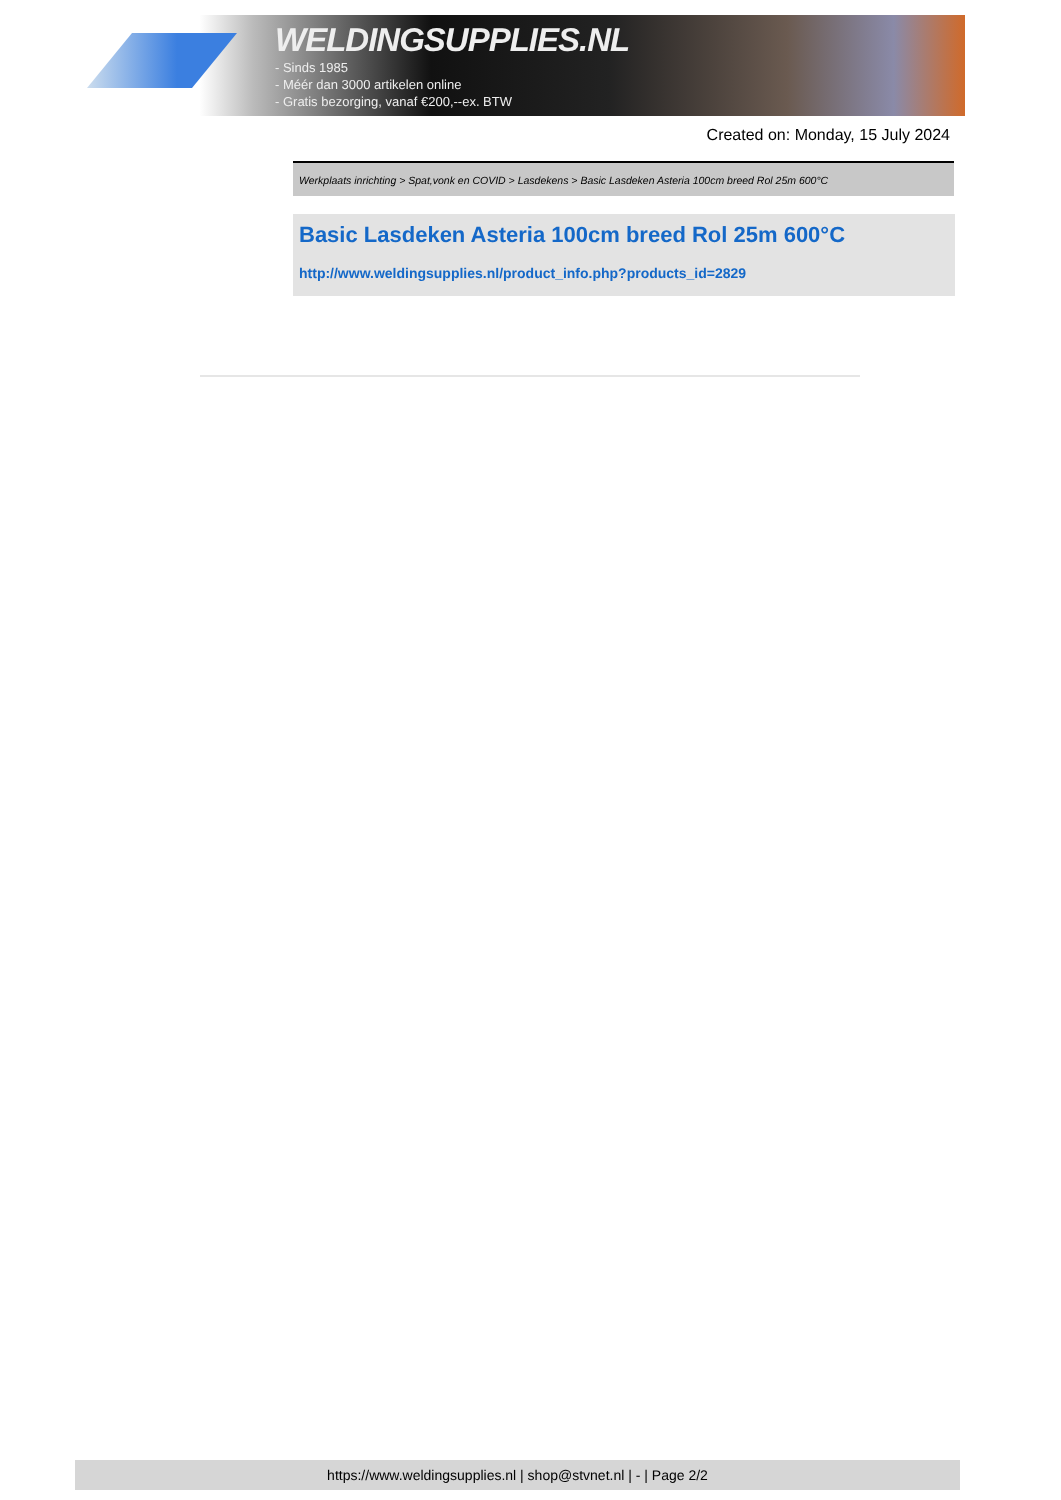WELDINGSUPPLIES.NL
- Sinds 1985
- Méér dan 3000 artikelen online
- Gratis bezorging, vanaf €200,--ex. BTW
Created on: Monday, 15 July 2024
Werkplaats inrichting > Spat,vonk en COVID > Lasdekens > Basic Lasdeken Asteria 100cm breed Rol 25m 600°C
Basic Lasdeken Asteria 100cm breed Rol 25m 600°C
http://www.weldingsupplies.nl/product_info.php?products_id=2829
https://www.weldingsupplies.nl | shop@stvnet.nl | - | Page 2/2